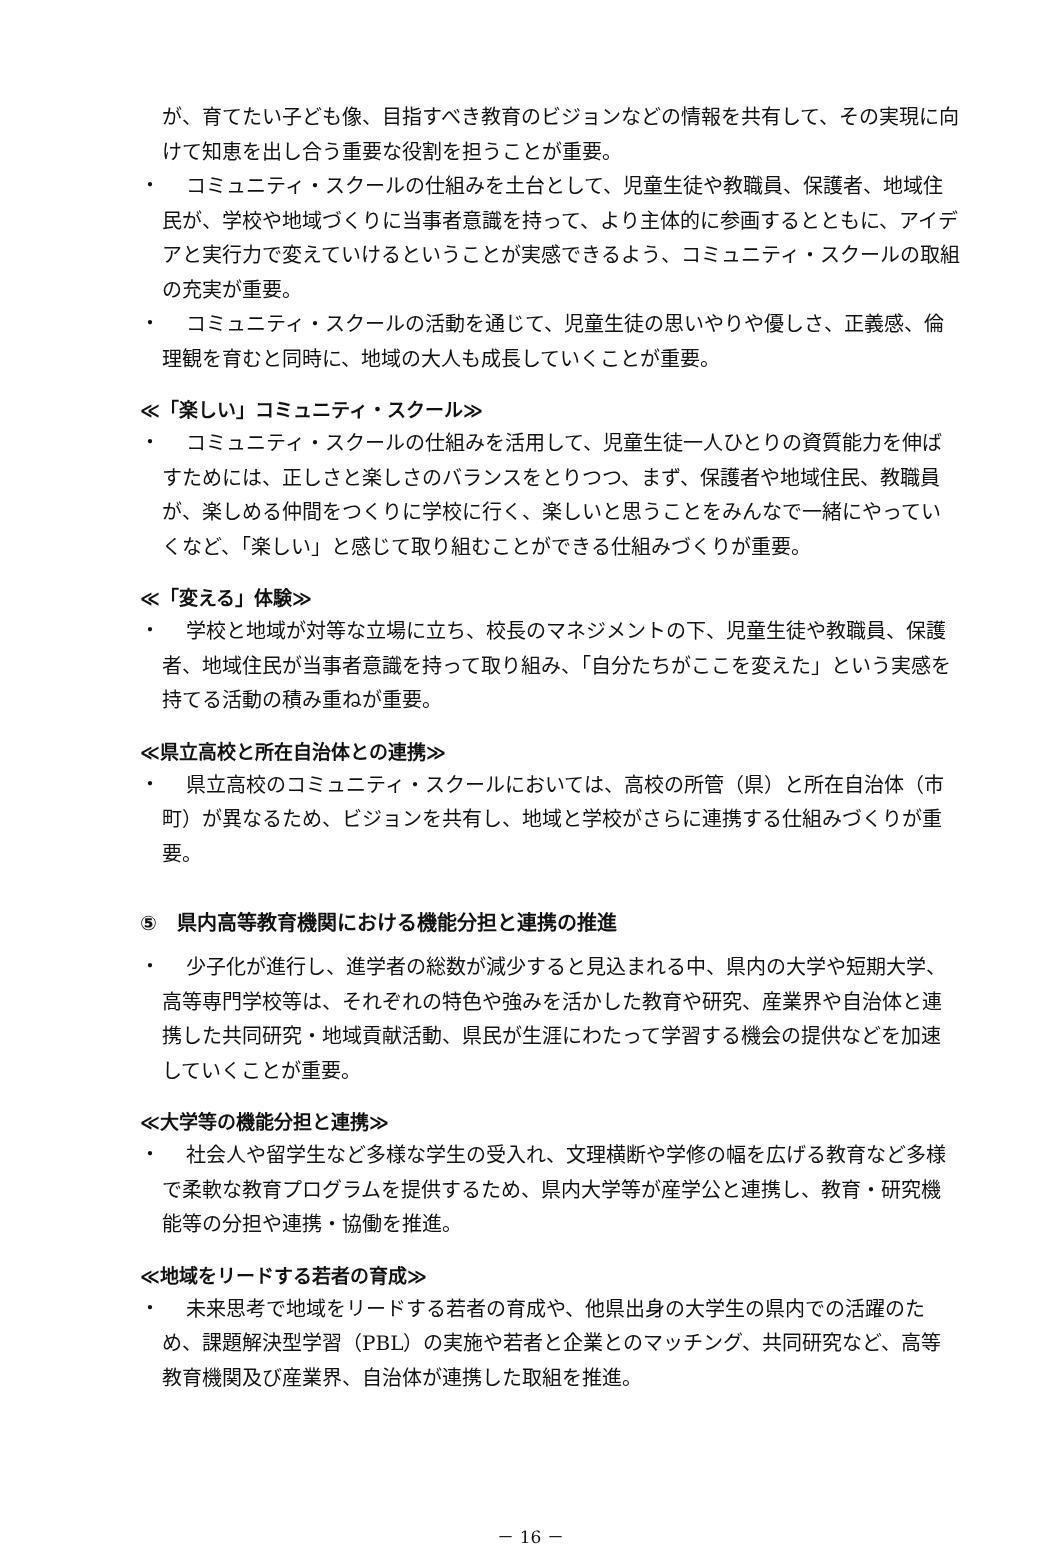が、育てたい子ども像、目指すべき教育のビジョンなどの情報を共有して、その実現に向けて知恵を出し合う重要な役割を担うことが重要。
・
コミュニティ・スクールの仕組みを土台として、児童生徒や教職員、保護者、地域住民が、学校や地域づくりに当事者意識を持って、より主体的に参画するとともに、アイデアと実行力で変えていけるということが実感できるよう、コミュニティ・スクールの取組の充実が重要。
・
コミュニティ・スクールの活動を通じて、児童生徒の思いやりや優しさ、正義感、倫理観を育むと同時に、地域の大人も成長していくことが重要。
≪「楽しい」コミュニティ・スクール≫
・
コミュニティ・スクールの仕組みを活用して、児童生徒一人ひとりの資質能力を伸ばすためには、正しさと楽しさのバランスをとりつつ、まず、保護者や地域住民、教職員が、楽しめる仲間をつくりに学校に行く、楽しいと思うことをみんなで一緒にやっていくなど、「楽しい」と感じて取り組むことができる仕組みづくりが重要。
≪「変える」体験≫
・
学校と地域が対等な立場に立ち、校長のマネジメントの下、児童生徒や教職員、保護者、地域住民が当事者意識を持って取り組み、「自分たちがここを変えた」という実感を持てる活動の積み重ねが重要。
≪県立高校と所在自治体との連携≫
・
県立高校のコミュニティ・スクールにおいては、高校の所管（県）と所在自治体（市町）が異なるため、ビジョンを共有し、地域と学校がさらに連携する仕組みづくりが重要。
⑤　県内高等教育機関における機能分担と連携の推進
・
少子化が進行し、進学者の総数が減少すると見込まれる中、県内の大学や短期大学、高等専門学校等は、それぞれの特色や強みを活かした教育や研究、産業界や自治体と連携した共同研究・地域貢献活動、県民が生涯にわたって学習する機会の提供などを加速していくことが重要。
≪大学等の機能分担と連携≫
・
社会人や留学生など多様な学生の受入れ、文理横断や学修の幅を広げる教育など多様で柔軟な教育プログラムを提供するため、県内大学等が産学公と連携し、教育・研究機能等の分担や連携・協働を推進。
≪地域をリードする若者の育成≫
・
未来思考で地域をリードする若者の育成や、他県出身の大学生の県内での活躍のため、課題解決型学習（PBL）の実施や若者と企業とのマッチング、共同研究など、高等教育機関及び産業界、自治体が連携した取組を推進。
－ 16 －